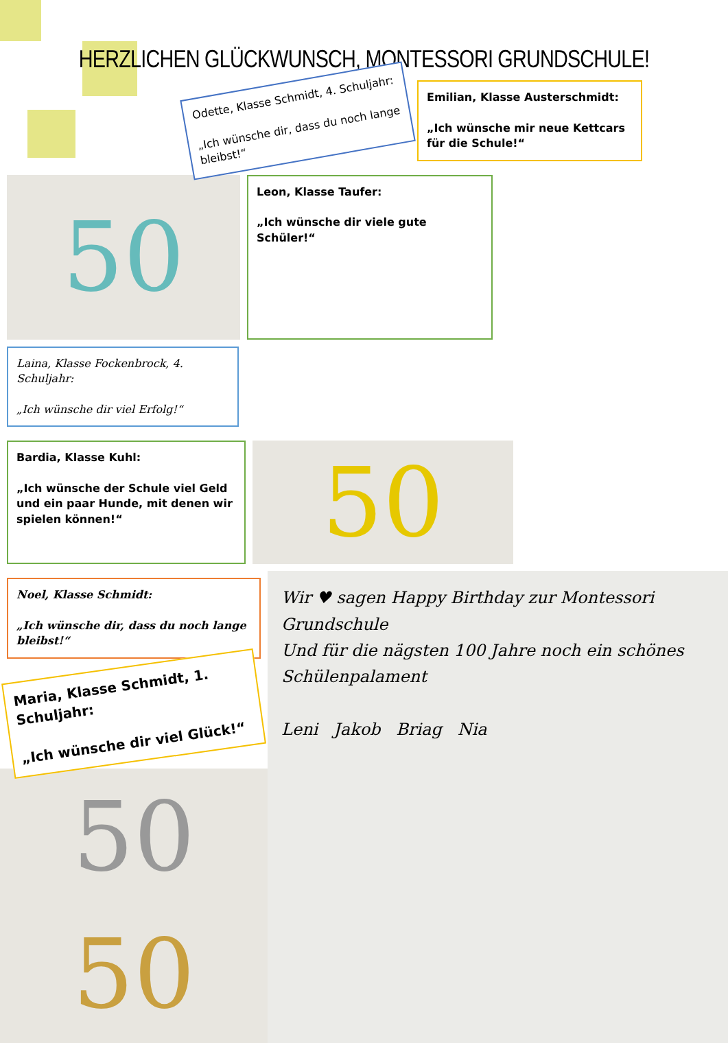HERZLICHEN GLÜCKWUNSCH, MONTESSORI GRUNDSCHULE!
Odette, Klasse Schmidt, 4. Schuljahr:
„Ich wünsche dir, dass du noch lange bleibst!“
Emilian, Klasse Austerschmidt:
„Ich wünsche mir neue Kettcars für die Schule!“
50
Leon, Klasse Taufer:
„Ich wünsche dir viele gute Schüler!“
Laina, Klasse Fockenbrock, 4. Schuljahr:
„Ich wünsche dir viel Erfolg!“
Bardia, Klasse Kuhl:
„Ich wünsche der Schule viel Geld und ein paar Hunde, mit denen wir spielen können!“
50
Noel, Klasse Schmidt:
„Ich wünsche dir, dass du noch lange bleibst!“
Maria, Klasse Schmidt, 1. Schuljahr:
„Ich wünsche dir viel Glück!“
50
50
Wir ♥ sagen Happy Birthday zur Montessori Grundschule
Und für die nägsten 100 Jahre noch ein schönes Schülenpalament
Leni Jakob Briag Nia